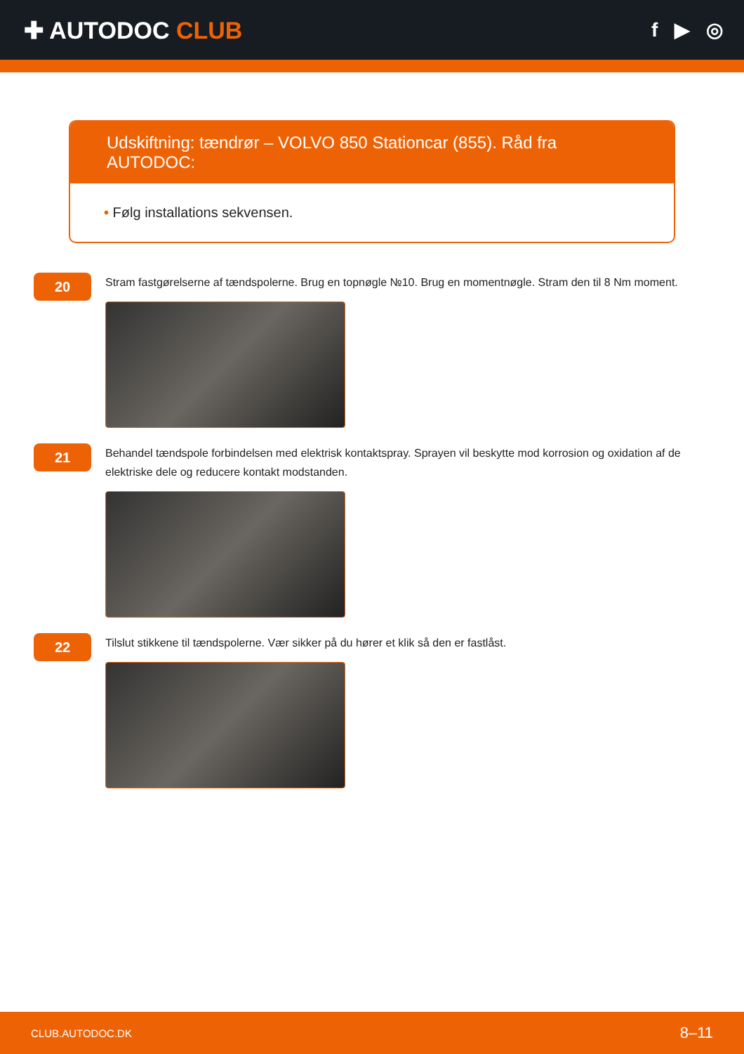✚ AUTODOC CLUB
f ▶ ◎
Udskiftning: tændrør – VOLVO 850 Stationcar (855). Råd fra AUTODOC:
• Følg installations sekvensen.
20
Stram fastgørelserne af tændspolerne. Brug en topnøgle №10. Brug en momentnøgle. Stram den til 8 Nm moment.
21
Behandel tændspole forbindelsen med elektrisk kontaktspray. Sprayen vil beskytte mod korrosion og oxidation af de elektriske dele og reducere kontakt modstanden.
22
Tilslut stikkene til tændspolerne. Vær sikker på du hører et klik så den er fastlåst.
CLUB.AUTODOC.DK 8–11